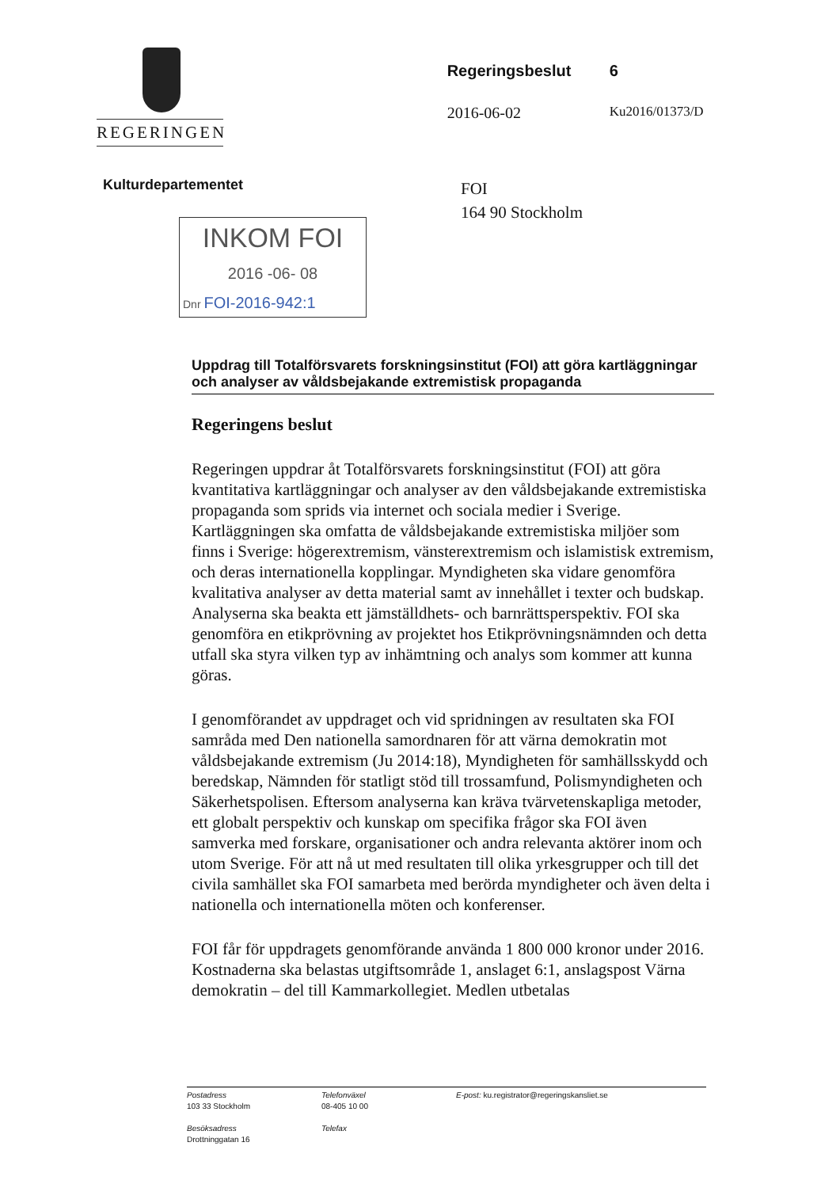REGERINGEN
Regeringsbeslut 6
2016-06-02 Ku2016/01373/D
Kulturdepartementet
INKOM FOI
2016 -06- 08
Dnr FOI-2016-942:1
FOI
164 90 Stockholm
Uppdrag till Totalförsvarets forskningsinstitut (FOI) att göra kartläggningar och analyser av våldsbejakande extremistisk propaganda
Regeringens beslut
Regeringen uppdrar åt Totalförsvarets forskningsinstitut (FOI) att göra kvantitativa kartläggningar och analyser av den våldsbejakande extremistiska propaganda som sprids via internet och sociala medier i Sverige. Kartläggningen ska omfatta de våldsbejakande extremistiska miljöer som finns i Sverige: högerextremism, vänsterextremism och islamistisk extremism, och deras internationella kopplingar. Myndigheten ska vidare genomföra kvalitativa analyser av detta material samt av innehållet i texter och budskap. Analyserna ska beakta ett jämställdhets- och barnrättsperspektiv. FOI ska genomföra en etikprövning av projektet hos Etikprövningsnämnden och detta utfall ska styra vilken typ av inhämtning och analys som kommer att kunna göras.
I genomförandet av uppdraget och vid spridningen av resultaten ska FOI samråda med Den nationella samordnaren för att värna demokratin mot våldsbejakande extremism (Ju 2014:18), Myndigheten för samhällsskydd och beredskap, Nämnden för statligt stöd till trossamfund, Polismyndigheten och Säkerhetspolisen. Eftersom analyserna kan kräva tvärvetenskapliga metoder, ett globalt perspektiv och kunskap om specifika frågor ska FOI även samverka med forskare, organisationer och andra relevanta aktörer inom och utom Sverige. För att nå ut med resultaten till olika yrkesgrupper och till det civila samhället ska FOI samarbeta med berörda myndigheter och även delta i nationella och internationella möten och konferenser.
FOI får för uppdragets genomförande använda 1 800 000 kronor under 2016. Kostnaderna ska belastas utgiftsområde 1, anslaget 6:1, anslagspost Värna demokratin – del till Kammarkollegiet. Medlen utbetalas
Postadress
103 33 Stockholm
Besöksadress
Drottninggatan 16
Telefonväxel
08-405 10 00
Telefax
E-post: ku.registrator@regeringskansliet.se